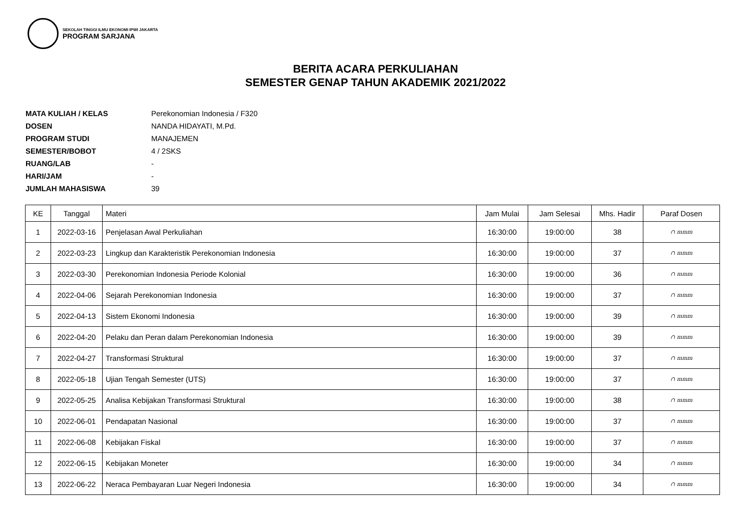SEKOLAH TINGGI ILMU EKONOMI IPWI JAKARTA
PROGRAM SARJANA
BERITA ACARA PERKULIAHAN
SEMESTER GENAP TAHUN AKADEMIK 2021/2022
MATA KULIAH / KELAS Perekonomian Indonesia / F320
DOSEN NANDA HIDAYATI, M.Pd.
PROGRAM STUDI MANAJEMEN
SEMESTER/BOBOT 4 / 2SKS
RUANG/LAB -
HARI/JAM -
JUMLAH MAHASISWA 39
| KE | Tanggal | Materi | Jam Mulai | Jam Selesai | Mhs. Hadir | Paraf Dosen |
| --- | --- | --- | --- | --- | --- | --- |
| 1 | 2022-03-16 | Penjelasan Awal Perkuliahan | 16:30:00 | 19:00:00 | 38 | ∩ mmm |
| 2 | 2022-03-23 | Lingkup dan Karakteristik Perekonomian Indonesia | 16:30:00 | 19:00:00 | 37 | ∩ mmm |
| 3 | 2022-03-30 | Perekonomian Indonesia Periode Kolonial | 16:30:00 | 19:00:00 | 36 | ∩ mmm |
| 4 | 2022-04-06 | Sejarah Perekonomian Indonesia | 16:30:00 | 19:00:00 | 37 | ∩ mmm |
| 5 | 2022-04-13 | Sistem Ekonomi Indonesia | 16:30:00 | 19:00:00 | 39 | ∩ mmm |
| 6 | 2022-04-20 | Pelaku dan Peran dalam Perekonomian Indonesia | 16:30:00 | 19:00:00 | 39 | ∩ mmm |
| 7 | 2022-04-27 | Transformasi Struktural | 16:30:00 | 19:00:00 | 37 | ∩ mmm |
| 8 | 2022-05-18 | Ujian Tengah Semester (UTS) | 16:30:00 | 19:00:00 | 37 | ∩ mmm |
| 9 | 2022-05-25 | Analisa Kebijakan Transformasi Struktural | 16:30:00 | 19:00:00 | 38 | ∩ mmm |
| 10 | 2022-06-01 | Pendapatan Nasional | 16:30:00 | 19:00:00 | 37 | ∩ mmm |
| 11 | 2022-06-08 | Kebijakan Fiskal | 16:30:00 | 19:00:00 | 37 | ∩ mmm |
| 12 | 2022-06-15 | Kebijakan Moneter | 16:30:00 | 19:00:00 | 34 | ∩ mmm |
| 13 | 2022-06-22 | Neraca Pembayaran Luar Negeri Indonesia | 16:30:00 | 19:00:00 | 34 | ∩ mmm |